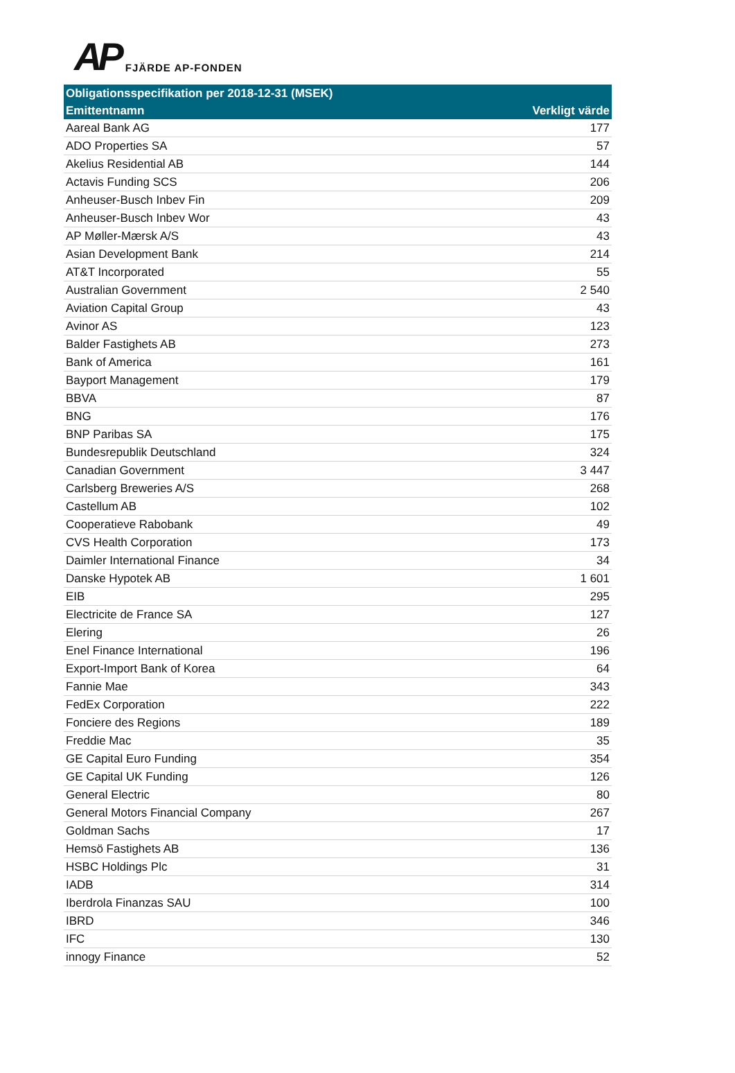AP FJÄRDE AP-FONDEN
| Obligationsspecifikation per 2018-12-31 (MSEK) | |
| --- | --- |
| Emittentnamn | Verkligt värde |
| Aareal Bank AG | 177 |
| ADO Properties SA | 57 |
| Akelius Residential AB | 144 |
| Actavis Funding SCS | 206 |
| Anheuser-Busch Inbev Fin | 209 |
| Anheuser-Busch Inbev Wor | 43 |
| AP Møller-Mærsk A/S | 43 |
| Asian Development Bank | 214 |
| AT&T Incorporated | 55 |
| Australian Government | 2 540 |
| Aviation Capital Group | 43 |
| Avinor AS | 123 |
| Balder Fastighets AB | 273 |
| Bank of America | 161 |
| Bayport Management | 179 |
| BBVA | 87 |
| BNG | 176 |
| BNP Paribas SA | 175 |
| Bundesrepublik Deutschland | 324 |
| Canadian Government | 3 447 |
| Carlsberg Breweries A/S | 268 |
| Castellum AB | 102 |
| Cooperatieve Rabobank | 49 |
| CVS Health Corporation | 173 |
| Daimler International Finance | 34 |
| Danske Hypotek AB | 1 601 |
| EIB | 295 |
| Electricite de France SA | 127 |
| Elering | 26 |
| Enel Finance International | 196 |
| Export-Import Bank of Korea | 64 |
| Fannie Mae | 343 |
| FedEx Corporation | 222 |
| Fonciere des Regions | 189 |
| Freddie Mac | 35 |
| GE Capital Euro Funding | 354 |
| GE Capital UK Funding | 126 |
| General Electric | 80 |
| General Motors Financial Company | 267 |
| Goldman Sachs | 17 |
| Hemsö Fastighets AB | 136 |
| HSBC Holdings Plc | 31 |
| IADB | 314 |
| Iberdrola Finanzas SAU | 100 |
| IBRD | 346 |
| IFC | 130 |
| innogy Finance | 52 |